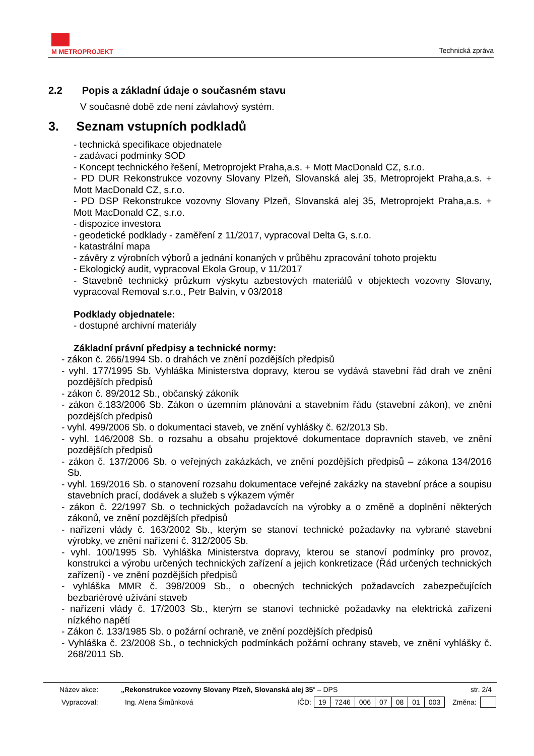M METROPROJEKT
Technická zpráva
2.2 Popis a základní údaje o současném stavu
V současné době zde není závlahový systém.
3. Seznam vstupních podkladů
- technická specifikace objednatele
- zadávací podmínky SOD
- Koncept technického řešení, Metroprojekt Praha,a.s. + Mott MacDonald CZ, s.r.o.
- PD DUR Rekonstrukce vozovny Slovany Plzeň, Slovanská alej 35, Metroprojekt Praha,a.s. + Mott MacDonald CZ, s.r.o.
- PD DSP Rekonstrukce vozovny Slovany Plzeň, Slovanská alej 35, Metroprojekt Praha,a.s. + Mott MacDonald CZ, s.r.o.
- dispozice investora
- geodetické podklady - zaměření z 11/2017, vypracoval Delta G, s.r.o.
- katastrální mapa
- závěry z výrobních výborů a jednání konaných v průběhu zpracování tohoto projektu
- Ekologický audit, vypracoval Ekola Group, v 11/2017
- Stavebně technický průzkum výskytu azbestových materiálů v objektech vozovny Slovany, vypracoval Removal s.r.o., Petr Balvín, v 03/2018
Podklady objednatele:
- dostupné archivní materiály
Základní právní předpisy a technické normy:
- zákon č. 266/1994 Sb. o drahách ve znění pozdějších předpisů
- vyhl. 177/1995 Sb. Vyhláška Ministerstva dopravy, kterou se vydává stavební řád drah ve znění pozdějších předpisů
- zákon č. 89/2012 Sb., občanský zákoník
- zákon č.183/2006 Sb. Zákon o územním plánování a stavebním řádu (stavební zákon), ve znění pozdějších předpisů
- vyhl. 499/2006 Sb. o dokumentaci staveb, ve znění vyhlášky č. 62/2013 Sb.
- vyhl. 146/2008 Sb. o rozsahu a obsahu projektové dokumentace dopravních staveb, ve znění pozdějších předpisů
- zákon č. 137/2006 Sb. o veřejných zakázkách, ve znění pozdějších předpisů – zákona 134/2016 Sb.
- vyhl. 169/2016 Sb. o stanovení rozsahu dokumentace veřejné zakázky na stavební práce a soupisu stavebních prací, dodávek a služeb s výkazem výměr
- zákon č. 22/1997 Sb. o technických požadavcích na výrobky a o změně a doplnění některých zákonů, ve znění pozdějších předpisů
- nařízení vlády č. 163/2002 Sb., kterým se stanoví technické požadavky na vybrané stavební výrobky, ve znění nařízení č. 312/2005 Sb.
- vyhl. 100/1995 Sb. Vyhláška Ministerstva dopravy, kterou se stanoví podmínky pro provoz, konstrukci a výrobu určených technických zařízení a jejich konkretizace (Řád určených technických zařízení) - ve znění pozdějších předpisů
- vyhláška MMR č. 398/2009 Sb., o obecných technických požadavcích zabezpečujících bezbariérové užívání staveb
- nařízení vlády č. 17/2003 Sb., kterým se stanoví technické požadavky na elektrická zařízení nízkého napětí
- Zákon č. 133/1985 Sb. o požární ochraně, ve znění pozdějších předpisů
- Vyhláška č. 23/2008 Sb., o technických podmínkách požární ochrany staveb, ve znění vyhlášky č. 268/2011 Sb.
| Název akce: | „Rekonstrukce vozovny Slovany Plzeň, Slovanská alej 35 “ – DPS | str. 2/4 |
| Vypracoval: | Ing. Alena Šimůnková | IČD: | / 19 / 7246 / 006 / 07 / 08 / 01 / 003 / | Změna: | |